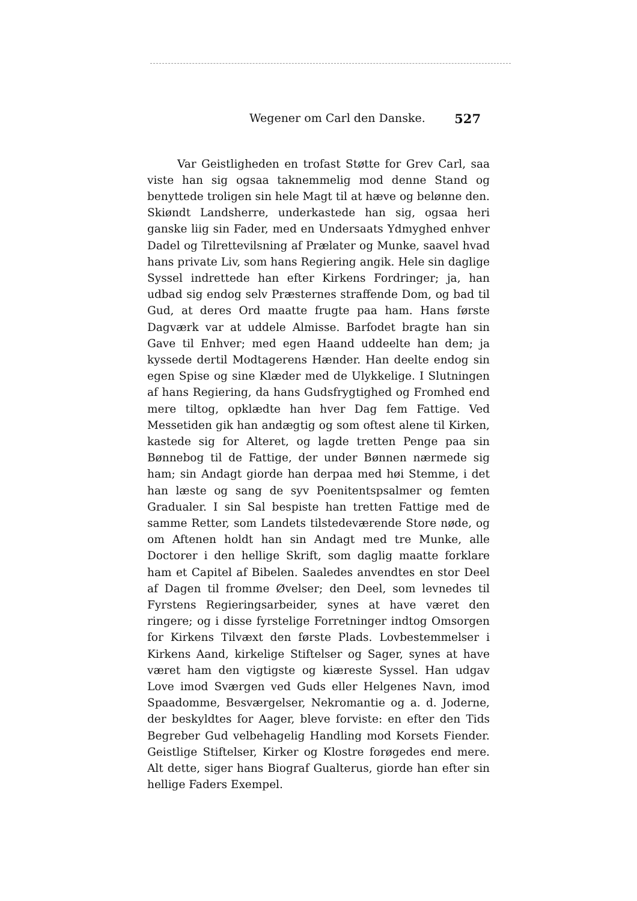Wegener om Carl den Danske. 527
Var Geistligheden en trofast Støtte for Grev Carl, saa viste han sig ogsaa taknemmelig mod denne Stand og benyttede troligen sin hele Magt til at hæve og belønne den. Skiøndt Landsherre, underkastede han sig, ogsaa heri ganske liig sin Fader, med en Undersaats Ydmyghed enhver Dadel og Tilrettevilsning af Prælater og Munke, saavel hvad hans private Liv, som hans Regiering angik. Hele sin daglige Syssel indrettede han efter Kirkens Fordringer; ja, han udbad sig endog selv Præsternes straffende Dom, og bad til Gud, at deres Ord maatte frugte paa ham. Hans første Dagværk var at uddele Almisse. Barfodet bragte han sin Gave til Enhver; med egen Haand uddeelte han dem; ja kyssede dertil Modtagerens Hænder. Han deelte endog sin egen Spise og sine Klæder med de Ulykkelige. I Slutningen af hans Regiering, da hans Gudsfrygtighed og Fromhed end mere tiltog, opklædte han hver Dag fem Fattige. Ved Messetiden gik han andægtig og som oftest alene til Kirken, kastede sig for Alteret, og lagde tretten Penge paa sin Bønnebog til de Fattige, der under Bønnen nærmede sig ham; sin Andagt giorde han derpaa med høi Stemme, i det han læste og sang de syv Poenitentspsalmer og femten Gradualer. I sin Sal bespiste han tretten Fattige med de samme Retter, som Landets tilstedeværende Store nøde, og om Aftenen holdt han sin Andagt med tre Munke, alle Doctorer i den hellige Skrift, som daglig maatte forklare ham et Capitel af Bibelen. Saaledes anvendtes en stor Deel af Dagen til fromme Øvelser; den Deel, som levnedes til Fyrstens Regieringsarbeider, synes at have været den ringere; og i disse fyrstelige Forretninger indtog Omsorgen for Kirkens Tilvæxt den første Plads. Lovbestemmelser i Kirkens Aand, kirkelige Stiftelser og Sager, synes at have været ham den vigtigste og kiæreste Syssel. Han udgav Love imod Sværgen ved Guds eller Helgenes Navn, imod Spaadomme, Besværgelser, Nekromantie og a. d. Joderne, der beskyldtes for Aager, bleve forviste: en efter den Tids Begreber Gud velbehagelig Handling mod Korsets Fiender. Geistlige Stiftelser, Kirker og Klostre forøgedes end mere. Alt dette, siger hans Biograf Gualterus, giorde han efter sin hellige Faders Exempel.